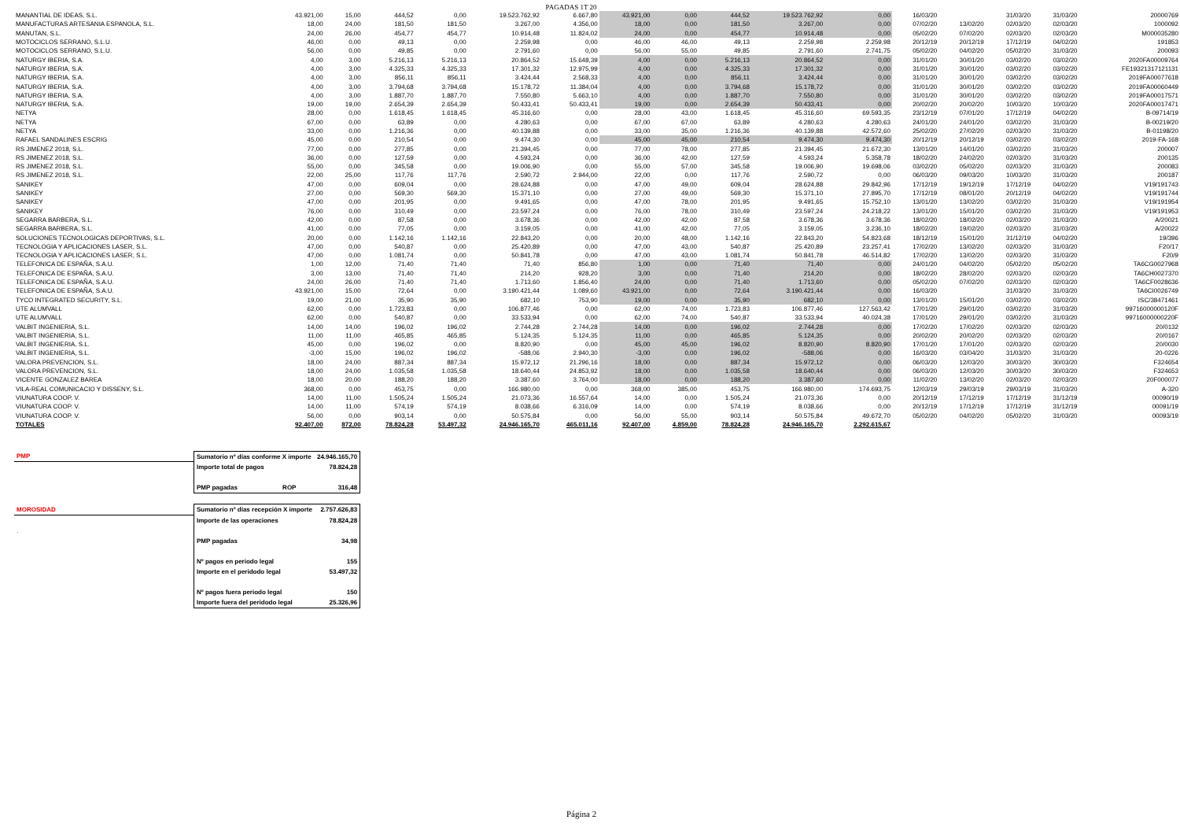PAGADAS 1T 20
| MANANTIAL DE IDEAS, S.L. | 43.921,00 | 15,00 | 444,52 | 0,00 | 19.523.762,92 | 6.667,80 | 43.921,00 | 0,00 | 444,52 | 19.523.762,92 | 0,00 | 16/03/20 | | 31/03/20 | 31/03/20 | 20000769 |
| MANUFACTURAS ARTESANIA ESPANOLA, S.L. | 18,00 | 24,00 | 181,50 | 181,50 | 3.267,00 | 4.356,00 | 18,00 | 0,00 | 181,50 | 3.267,00 | 0,00 | 07/02/20 | 13/02/20 | 02/03/20 | 02/03/20 | 1000092 |
| MANUTAN, S.L. | 24,00 | 26,00 | 454,77 | 454,77 | 10.914,48 | 11.824,02 | 24,00 | 0,00 | 454,77 | 10.914,48 | 0,00 | 05/02/20 | 07/02/20 | 02/03/20 | 02/03/20 | M000035280 |
| MOTOCICLOS SERRANO, S.L.U. | 46,00 | 0,00 | 49,13 | 0,00 | 2.259,98 | 0,00 | 46,00 | 46,00 | 49,13 | 2.259,98 | 2.259,98 | 20/12/19 | 20/12/19 | 17/12/19 | 04/02/20 | 191853 |
| MOTOCICLOS SERRANO, S.L.U. | 56,00 | 0,00 | 49,85 | 0,00 | 2.791,60 | 0,00 | 56,00 | 55,00 | 49,85 | 2.791,60 | 2.741,75 | 05/02/20 | 04/02/20 | 05/02/20 | 31/03/20 | 200093 |
| NATURGY IBERIA, S.A. | 4,00 | 3,00 | 5.216,13 | 5.216,13 | 20.864,52 | 15.648,39 | 4,00 | 0,00 | 5.216,13 | 20.864,52 | 0,00 | 31/01/20 | 30/01/20 | 03/02/20 | 03/02/20 | 2020FA00009764 |
| NATURGY IBERIA, S.A. | 4,00 | 3,00 | 4.325,33 | 4.325,33 | 17.301,32 | 12.975,99 | 4,00 | 0,00 | 4.325,33 | 17.301,32 | 0,00 | 31/01/20 | 30/01/20 | 03/02/20 | 03/02/20 | FE19321317121131 |
| NATURGY IBERIA, S.A. | 4,00 | 3,00 | 856,11 | 856,11 | 3.424,44 | 2.568,33 | 4,00 | 0,00 | 856,11 | 3.424,44 | 0,00 | 31/01/20 | 30/01/20 | 03/02/20 | 03/02/20 | 2019FA00077618 |
| NATURGY IBERIA, S.A. | 4,00 | 3,00 | 3.794,68 | 3.794,68 | 15.178,72 | 11.384,04 | 4,00 | 0,00 | 3.794,68 | 15.178,72 | 0,00 | 31/01/20 | 30/01/20 | 03/02/20 | 03/02/20 | 2019FA00060449 |
| NATURGY IBERIA, S.A. | 4,00 | 3,00 | 1.887,70 | 1.887,70 | 7.550,80 | 5.663,10 | 4,00 | 0,00 | 1.887,70 | 7.550,80 | 0,00 | 31/01/20 | 30/01/20 | 03/02/20 | 03/02/20 | 2019FA00017571 |
| NATURGY IBERIA, S.A. | 19,00 | 19,00 | 2.654,39 | 2.654,39 | 50.433,41 | 50.433,41 | 19,00 | 0,00 | 2.654,39 | 50.433,41 | 0,00 | 20/02/20 | 20/02/20 | 10/03/20 | 10/03/20 | 2020FA00017471 |
| NETYA | 28,00 | 0,00 | 1.618,45 | 1.618,45 | 45.316,60 | 0,00 | 28,00 | 43,00 | 1.618,45 | 45.316,60 | 69.593,35 | 23/12/19 | 07/01/20 | 17/12/19 | 04/02/20 | B-09714/19 |
| NETYA | 67,00 | 0,00 | 63,89 | 0,00 | 4.280,63 | 0,00 | 67,00 | 67,00 | 63,89 | 4.280,63 | 4.280,63 | 24/01/20 | 24/01/20 | 03/02/20 | 31/03/20 | B-00219/20 |
| NETYA | 33,00 | 0,00 | 1.216,36 | 0,00 | 40.139,88 | 0,00 | 33,00 | 35,00 | 1.216,36 | 40.139,88 | 42.572,60 | 25/02/20 | 27/02/20 | 02/03/20 | 31/03/20 | B-01198/20 |
| RAFAEL SANDALINES ESCRIG | 45,00 | 0,00 | 210,54 | 0,00 | 9.474,30 | 0,00 | 45,00 | 45,00 | 210,54 | 9.474,30 | 9.474,30 | 20/12/19 | 20/12/19 | 03/02/20 | 03/02/20 | 2019-FA-168 |
| RS JIMENEZ 2018, S.L. | 77,00 | 0,00 | 277,85 | 0,00 | 21.394,45 | 0,00 | 77,00 | 78,00 | 277,85 | 21.394,45 | 21.672,30 | 13/01/20 | 14/01/20 | 03/02/20 | 31/03/20 | 200007 |
| RS JIMENEZ 2018, S.L. | 36,00 | 0,00 | 127,59 | 0,00 | 4.593,24 | 0,00 | 36,00 | 42,00 | 127,59 | 4.593,24 | 5.358,78 | 18/02/20 | 24/02/20 | 02/03/20 | 31/03/20 | 200135 |
| RS JIMENEZ 2018, S.L. | 55,00 | 0,00 | 345,58 | 0,00 | 19.006,90 | 0,00 | 55,00 | 57,00 | 345,58 | 19.006,90 | 19.698,06 | 03/02/20 | 05/02/20 | 02/03/20 | 31/03/20 | 200083 |
| RS JIMENEZ 2018, S.L. | 22,00 | 25,00 | 117,76 | 117,76 | 2.590,72 | 2.944,00 | 22,00 | 0,00 | 117,76 | 2.590,72 | 0,00 | 06/03/20 | 09/03/20 | 10/03/20 | 31/03/20 | 200187 |
| SANIKEY | 47,00 | 0,00 | 609,04 | 0,00 | 28.624,88 | 0,00 | 47,00 | 49,00 | 609,04 | 28.624,88 | 29.842,96 | 17/12/19 | 19/12/19 | 17/12/19 | 04/02/20 | V19/191743 |
| SANIKEY | 27,00 | 0,00 | 569,30 | 569,30 | 15.371,10 | 0,00 | 27,00 | 49,00 | 569,30 | 15.371,10 | 27.895,70 | 17/12/19 | 08/01/20 | 20/12/19 | 04/02/20 | V19/191744 |
| SANIKEY | 47,00 | 0,00 | 201,95 | 0,00 | 9.491,65 | 0,00 | 47,00 | 78,00 | 201,95 | 9.491,65 | 15.752,10 | 13/01/20 | 13/02/20 | 03/02/20 | 31/03/20 | V19/191954 |
| SANIKEY | 76,00 | 0,00 | 310,49 | 0,00 | 23.597,24 | 0,00 | 76,00 | 78,00 | 310,49 | 23.597,24 | 24.218,22 | 13/01/20 | 15/01/20 | 03/02/20 | 31/03/20 | V19/191953 |
| SEGARRA BARBERA, S.L. | 42,00 | 0,00 | 87,58 | 0,00 | 3.678,36 | 0,00 | 42,00 | 42,00 | 87,58 | 3.678,36 | 3.678,36 | 18/02/20 | 18/02/20 | 02/03/20 | 31/03/20 | A/20021 |
| SEGARRA BARBERA, S.L. | 41,00 | 0,00 | 77,05 | 0,00 | 3.159,05 | 0,00 | 41,00 | 42,00 | 77,05 | 3.159,05 | 3.236,10 | 18/02/20 | 19/02/20 | 02/03/20 | 31/03/20 | A/20022 |
| SOLUCIONES TECNOLOGICAS DEPORTIVAS, S.L. | 20,00 | 0,00 | 1.142,16 | 1.142,16 | 22.843,20 | 0,00 | 20,00 | 48,00 | 1.142,16 | 22.843,20 | 54.823,68 | 18/12/19 | 15/01/20 | 31/12/19 | 04/02/20 | 19/396 |
| TECNOLOGIA Y APLICACIONES LASER, S.L. | 47,00 | 0,00 | 540,87 | 0,00 | 25.420,89 | 0,00 | 47,00 | 43,00 | 540,87 | 25.420,89 | 23.257,41 | 17/02/20 | 13/02/20 | 02/03/20 | 31/03/20 | F20/17 |
| TECNOLOGIA Y APLICACIONES LASER, S.L. | 47,00 | 0,00 | 1.081,74 | 0,00 | 50.841,78 | 0,00 | 47,00 | 43,00 | 1.081,74 | 50.841,78 | 46.514,82 | 17/02/20 | 13/02/20 | 02/03/20 | 31/03/20 | F20/9 |
| TELEFONICA DE ESPAÑA, S.A.U. | 1,00 | 12,00 | 71,40 | 71,40 | 71,40 | 856,80 | 1,00 | 0,00 | 71,40 | 71,40 | 0,00 | 24/01/20 | 04/02/20 | 05/02/20 | 05/02/20 | TA6CG0027968 |
| TELEFONICA DE ESPAÑA, S.A.U. | 3,00 | 13,00 | 71,40 | 71,40 | 214,20 | 928,20 | 3,00 | 0,00 | 71,40 | 214,20 | 0,00 | 18/02/20 | 28/02/20 | 02/03/20 | 02/03/20 | TA6CH0027370 |
| TELEFONICA DE ESPAÑA, S.A.U. | 24,00 | 26,00 | 71,40 | 71,40 | 1.713,60 | 1.856,40 | 24,00 | 0,00 | 71,40 | 1.713,60 | 0,00 | 05/02/20 | 07/02/20 | 02/03/20 | 02/03/20 | TA6CF0028636 |
| TELEFONICA DE ESPAÑA, S.A.U. | 43.921,00 | 15,00 | 72,64 | 0,00 | 3.190.421,44 | 1.089,60 | 43.921,00 | 0,00 | 72,64 | 3.190.421,44 | 0,00 | 16/03/20 | | 31/03/20 | 31/03/20 | TA6CI0026749 |
| TYCO INTEGRATED SECURITY, S.L. | 19,00 | 21,00 | 35,90 | 35,90 | 682,10 | 753,90 | 19,00 | 0,00 | 35,90 | 682,10 | 0,00 | 13/01/20 | 15/01/20 | 03/02/20 | 03/02/20 | ISC/38471461 |
| UTE ALUMVALL | 62,00 | 0,00 | 1.723,83 | 0,00 | 106.877,46 | 0,00 | 62,00 | 74,00 | 1.723,83 | 106.877,46 | 127.563,42 | 17/01/20 | 29/01/20 | 03/02/20 | 31/03/20 | 99716000000120F |
| UTE ALUMVALL | 62,00 | 0,00 | 540,87 | 0,00 | 33.533,94 | 0,00 | 62,00 | 74,00 | 540,87 | 33.533,94 | 40.024,38 | 17/01/20 | 29/01/20 | 03/02/20 | 31/03/20 | 99716000000220F |
| VALBIT INGENIERIA, S.L. | 14,00 | 14,00 | 196,02 | 196,02 | 2.744,28 | 2.744,28 | 14,00 | 0,00 | 196,02 | 2.744,28 | 0,00 | 17/02/20 | 17/02/20 | 02/03/20 | 02/03/20 | 20/0132 |
| VALBIT INGENIERIA, S.L. | 11,00 | 11,00 | 465,85 | 465,85 | 5.124,35 | 5.124,35 | 11,00 | 0,00 | 465,85 | 5.124,35 | 0,00 | 20/02/20 | 20/02/20 | 02/03/20 | 02/03/20 | 20/0167 |
| VALBIT INGENIERIA, S.L. | 45,00 | 0,00 | 196,02 | 0,00 | 8.820,90 | 0,00 | 45,00 | 45,00 | 196,02 | 8.820,90 | 8.820,90 | 17/01/20 | 17/01/20 | 02/03/20 | 02/03/20 | 20/0030 |
| VALBIT INGENIERIA, S.L. | -3,00 | 15,00 | 196,02 | 196,02 | -588,06 | 2.940,30 | -3,00 | 0,00 | 196,02 | -588,06 | 0,00 | 16/03/20 | 03/04/20 | 31/03/20 | 31/03/20 | 20-0226 |
| VALORA PREVENCION, S.L. | 18,00 | 24,00 | 887,34 | 887,34 | 15.972,12 | 21.296,16 | 18,00 | 0,00 | 887,34 | 15.972,12 | 0,00 | 06/03/20 | 12/03/20 | 30/03/20 | 30/03/20 | F324654 |
| VALORA PREVENCION, S.L. | 18,00 | 24,00 | 1.035,58 | 1.035,58 | 18.640,44 | 24.853,92 | 18,00 | 0,00 | 1.035,58 | 18.640,44 | 0,00 | 06/03/20 | 12/03/20 | 30/03/20 | 30/03/20 | F324653 |
| VICENTE GONZALEZ BAREA | 18,00 | 20,00 | 188,20 | 188,20 | 3.387,60 | 3.764,00 | 18,00 | 0,00 | 188,20 | 3.387,60 | 0,00 | 11/02/20 | 13/02/20 | 02/03/20 | 02/03/20 | 20F000077 |
| VILA-REAL COMUNICACIO Y DISSENY, S.L. | 368,00 | 0,00 | 453,75 | 0,00 | 166.980,00 | 0,00 | 368,00 | 385,00 | 453,75 | 166.980,00 | 174.693,75 | 12/03/19 | 29/03/19 | 29/03/19 | 31/03/20 | A-320 |
| VIUNATURA COOP. V. | 14,00 | 11,00 | 1.505,24 | 1.505,24 | 21.073,36 | 16.557,64 | 14,00 | 0,00 | 1.505,24 | 21.073,36 | 0,00 | 20/12/19 | 17/12/19 | 17/12/19 | 31/12/19 | 00090/19 |
| VIUNATURA COOP. V. | 14,00 | 11,00 | 574,19 | 574,19 | 8.038,66 | 6.316,09 | 14,00 | 0,00 | 574,19 | 8.038,66 | 0,00 | 20/12/19 | 17/12/19 | 17/12/19 | 31/12/19 | 00091/19 |
| VIUNATURA COOP. V. | 56,00 | 0,00 | 903,14 | 0,00 | 50.575,84 | 0,00 | 56,00 | 55,00 | 903,14 | 50.575,84 | 49.672,70 | 05/02/20 | 04/02/20 | 05/02/20 | 31/03/20 | 00093/19 |
| TOTALES | 92.407,00 | 872,00 | 78.824,28 | 53.497,32 | 24.946.165,70 | 465.011,16 | 92.407,00 | 4.859,00 | 78.824,28 | 24.946.165,70 | 2.292.615,67 | | | | | |
| PMP | Sumatorio nº días conforme X importe | | 24.946.165,70 |
| | Importe total de pagos | | 78.824,28 |
| | PMP pagadas | ROP | 316,48 |
| MOROSIDAD | Sumatorio nº días recepción X importe | | 2.757.626,83 |
| | Importe de las operaciones | | 78.824,28 |
| . | | | |
| | PMP pagadas | | 34,98 |
| | Nº pagos en periodo legal | | 155 |
| | Importe en el peridodo legal | | 53.497,32 |
| | Nº pagos fuera periodo legal | | 150 |
| | Importe fuera del peridodo legal | | 25.326,96 |
Página 2